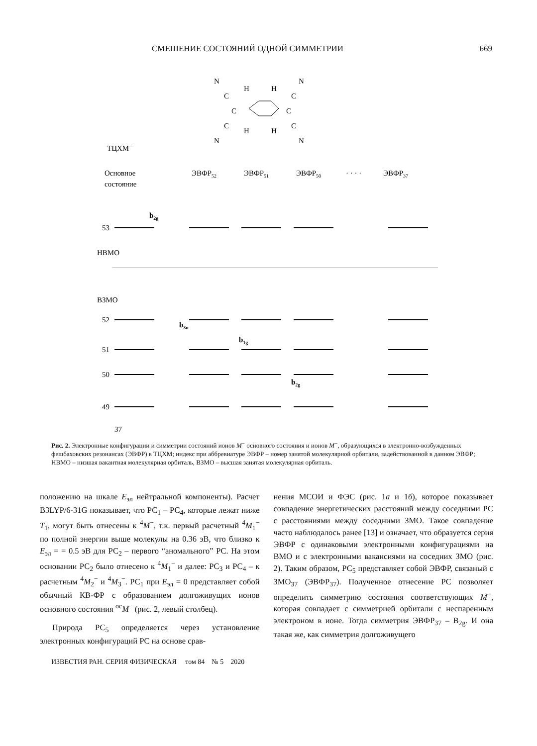СМЕШЕНИЕ СОСТОЯНИЙ ОДНОЙ СИММЕТРИИ 669
N
N
H
H
C
C
C
C
C
C
H
H
N
N
ТЦХМ⁻
Основное
состояние
ЭВФР52
ЭВФР51
ЭВФР50
· · · ·
ЭВФР37
53
b2g
НВМО
ВЗМО
52
51
50
49
b3u
b1g
b2g
37
Рис. 2. Электронные конфигурации и симметрии состояний ионов M<sup>−</sup> основного состояния и ионов M<sup>−</sup>, образующихся в электронно-возбужденных фешбаховских резонансах (ЭВФР) в ТЦХМ; индекс при аббревиатуре ЭВФР – номер занятой молекулярной орбитали, задействованной в данном ЭВФР; НВМО – низшая вакантная молекулярная орбиталь, ВЗМО – высшая занятая молекулярная орбиталь.
положению на шкале E<sub>эл</sub> нейтральной компоненты). Расчет B3LYP/6-31G показывает, что РС<sub>1</sub> – РС<sub>4</sub>, которые лежат ниже T<sub>1</sub>, могут быть отнесены к <sup>4</sup>M<sup>−</sup>, т.к. первый расчетный <sup>4</sup>M<sub>1</sub><sup>−</sup> по полной энергии выше молекулы на 0.36 эВ, что близко к E<sub>эл</sub> = = 0.5 эВ для РС<sub>2</sub> – первого “аномального” РС. На этом основании РС<sub>2</sub> было отнесено к <sup>4</sup>M<sub>1</sub><sup>−</sup> и далее: РС<sub>3</sub> и РС<sub>4</sub> – к расчетным <sup>4</sup>M<sub>2</sub><sup>−</sup> и <sup>4</sup>M<sub>3</sub><sup>−</sup>. РС<sub>1</sub> при E<sub>эл</sub> = 0 представляет собой обычный КВ-ФР с образованием долгоживущих ионов основного состояния <sup>ос</sup>M<sup>−</sup> (рис. 2, левый столбец).
Природа РС<sub>5</sub> определяется через установление электронных конфигураций РС на основе срав-
нения МСОИ и ФЭС (рис. 1а и 1б), которое показывает совпадение энергетических расстояний между соседними РС с расстояниями между соседними ЗМО. Такое совпадение часто наблюдалось ранее [13] и означает, что образуется серия ЭВФР с одинаковыми электронными конфигурациями на ВМО и с электронными вакансиями на соседних ЗМО (рис. 2). Таким образом, РС<sub>5</sub> представляет собой ЭВФР, связаный с ЗМО<sub>37</sub> (ЭВФР<sub>37</sub>). Полученное отнесение РС позволяет определить симметрию состояния соответствующих M<sup>−</sup>, которая совпадает с симметрией орбитали с неспаренным электроном в ионе. Тогда симметрия ЭВФР<sub>37</sub> – B<sub>2g</sub>. И она такая же, как симметрия долгоживущего
ИЗВЕСТИЯ РАН. СЕРИЯ ФИЗИЧЕСКАЯ том 84 № 5 2020